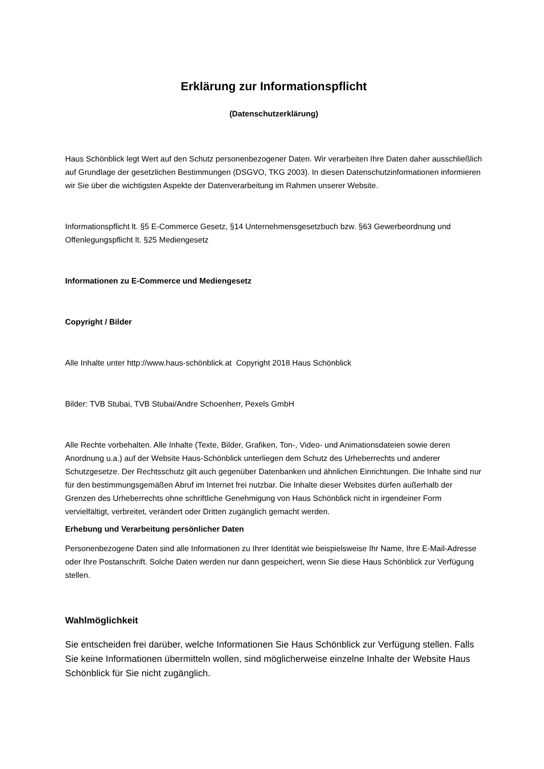Erklärung zur Informationspflicht
(Datenschutzerklärung)
Haus Schönblick legt Wert auf den Schutz personenbezogener Daten. Wir verarbeiten Ihre Daten daher ausschließlich auf Grundlage der gesetzlichen Bestimmungen (DSGVO, TKG 2003). In diesen Datenschutzinformationen informieren wir Sie über die wichtigsten Aspekte der Datenverarbeitung im Rahmen unserer Website.
Informationspflicht lt. §5 E-Commerce Gesetz, §14 Unternehmensgesetzbuch bzw. §63 Gewerbeordnung und Offenlegungspflicht lt. §25 Mediengesetz
Informationen zu E-Commerce und Mediengesetz
Copyright / Bilder
Alle Inhalte unter http://www.haus-schönblick.at Copyright 2018 Haus Schönblick
Bilder: TVB Stubai, TVB Stubai/Andre Schoenherr, Pexels GmbH
Alle Rechte vorbehalten. Alle Inhalte (Texte, Bilder, Grafiken, Ton-, Video- und Animationsdateien sowie deren Anordnung u.a.) auf der Website Haus-Schönblick unterliegen dem Schutz des Urheberrechts und anderer Schutzgesetze. Der Rechtsschutz gilt auch gegenüber Datenbanken und ähnlichen Einrichtungen. Die Inhalte sind nur für den bestimmungsgemäßen Abruf im Internet frei nutzbar. Die Inhalte dieser Websites dürfen außerhalb der Grenzen des Urheberrechts ohne schriftliche Genehmigung von Haus Schönblick nicht in irgendeiner Form vervielfältigt, verbreitet, verändert oder Dritten zugänglich gemacht werden.
Erhebung und Verarbeitung persönlicher Daten
Personenbezogene Daten sind alle Informationen zu Ihrer Identität wie beispielsweise Ihr Name, Ihre E-Mail-Adresse oder Ihre Postanschrift. Solche Daten werden nur dann gespeichert, wenn Sie diese Haus Schönblick zur Verfügung stellen.
Wahlmöglichkeit
Sie entscheiden frei darüber, welche Informationen Sie Haus Schönblick zur Verfügung stellen. Falls Sie keine Informationen übermitteln wollen, sind möglicherweise einzelne Inhalte der Website Haus Schönblick für Sie nicht zugänglich.